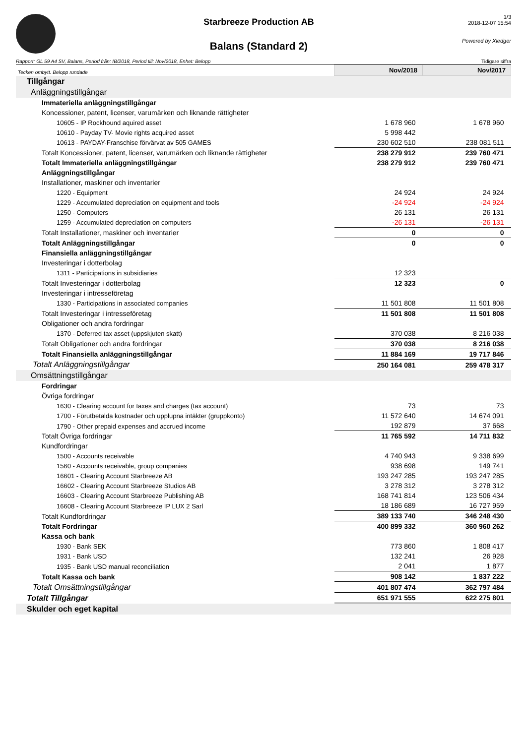Starbreeze Production AB
Balans (Standard 2)
1/3
2018-12-07 15:54
Powered by Xledger
Rapport: GL 59 A4 SV, Balans, Period från: IB/2018, Period till: Nov/2018, Enhet: Belopp Tidigare siffra
| Tecken ombytt. Belopp rundade | Nov/2018 | Nov/2017 |
| Tillgångar | | |
| Anläggningstillgångar | | |
| Immateriella anläggningstillgångar | | |
| Koncessioner, patent, licenser, varumärken och liknande rättigheter | | |
| 10605 - IP Rockhound aquired asset | 1 678 960 | 1 678 960 |
| 10610 - Payday TV- Movie rights acquired asset | 5 998 442 | |
| 10613 - PAYDAY-Franschise förvärvat av 505 GAMES | 230 602 510 | 238 081 511 |
| Totalt Koncessioner, patent, licenser, varumärken och liknande rättigheter | 238 279 912 | 239 760 471 |
| Totalt Immateriella anläggningstillgångar | 238 279 912 | 239 760 471 |
| Anläggningstillgångar | | |
| Installationer, maskiner och inventarier | | |
| 1220 - Equipment | 24 924 | 24 924 |
| 1229 - Accumulated depreciation on equipment and tools | -24 924 | -24 924 |
| 1250 - Computers | 26 131 | 26 131 |
| 1259 - Accumulated depreciation on computers | -26 131 | -26 131 |
| Totalt Installationer, maskiner och inventarier | 0 | 0 |
| Totalt Anläggningstillgångar | 0 | 0 |
| Finansiella anläggningstillgångar | | |
| Investeringar i dotterbolag | | |
| 1311 - Participations in subsidiaries | 12 323 | |
| Totalt Investeringar i dotterbolag | 12 323 | 0 |
| Investeringar i intresseföretag | | |
| 1330 - Participations in associated companies | 11 501 808 | 11 501 808 |
| Totalt Investeringar i intresseföretag | 11 501 808 | 11 501 808 |
| Obligationer och andra fordringar | | |
| 1370 - Deferred tax asset (uppskjuten skatt) | 370 038 | 8 216 038 |
| Totalt Obligationer och andra fordringar | 370 038 | 8 216 038 |
| Totalt Finansiella anläggningstillgångar | 11 884 169 | 19 717 846 |
| Totalt Anläggningstillgångar | 250 164 081 | 259 478 317 |
| Omsättningstillgångar | | |
| Fordringar | | |
| Övriga fordringar | | |
| 1630 - Clearing account for taxes and charges (tax account) | 73 | 73 |
| 1700 - Förutbetalda kostnader och upplupna intäkter (gruppkonto) | 11 572 640 | 14 674 091 |
| 1790 - Other prepaid expenses and accrued income | 192 879 | 37 668 |
| Totalt Övriga fordringar | 11 765 592 | 14 711 832 |
| Kundfordringar | | |
| 1500 - Accounts receivable | 4 740 943 | 9 338 699 |
| 1560 - Accounts receivable, group companies | 938 698 | 149 741 |
| 16601 - Clearing Account Starbreeze AB | 193 247 285 | 193 247 285 |
| 16602 - Clearing Account Starbreeze Studios AB | 3 278 312 | 3 278 312 |
| 16603 - Clearing Account Starbreeze Publishing AB | 168 741 814 | 123 506 434 |
| 16608 - Clearing Account Starbreeze IP LUX 2 Sarl | 18 186 689 | 16 727 959 |
| Totalt Kundfordringar | 389 133 740 | 346 248 430 |
| Totalt Fordringar | 400 899 332 | 360 960 262 |
| Kassa och bank | | |
| 1930 - Bank SEK | 773 860 | 1 808 417 |
| 1931 - Bank USD | 132 241 | 26 928 |
| 1935 - Bank USD manual reconciliation | 2 041 | 1 877 |
| Totalt Kassa och bank | 908 142 | 1 837 222 |
| Totalt Omsättningstillgångar | 401 807 474 | 362 797 484 |
| Totalt Tillgångar | 651 971 555 | 622 275 801 |
| Skulder och eget kapital | | |